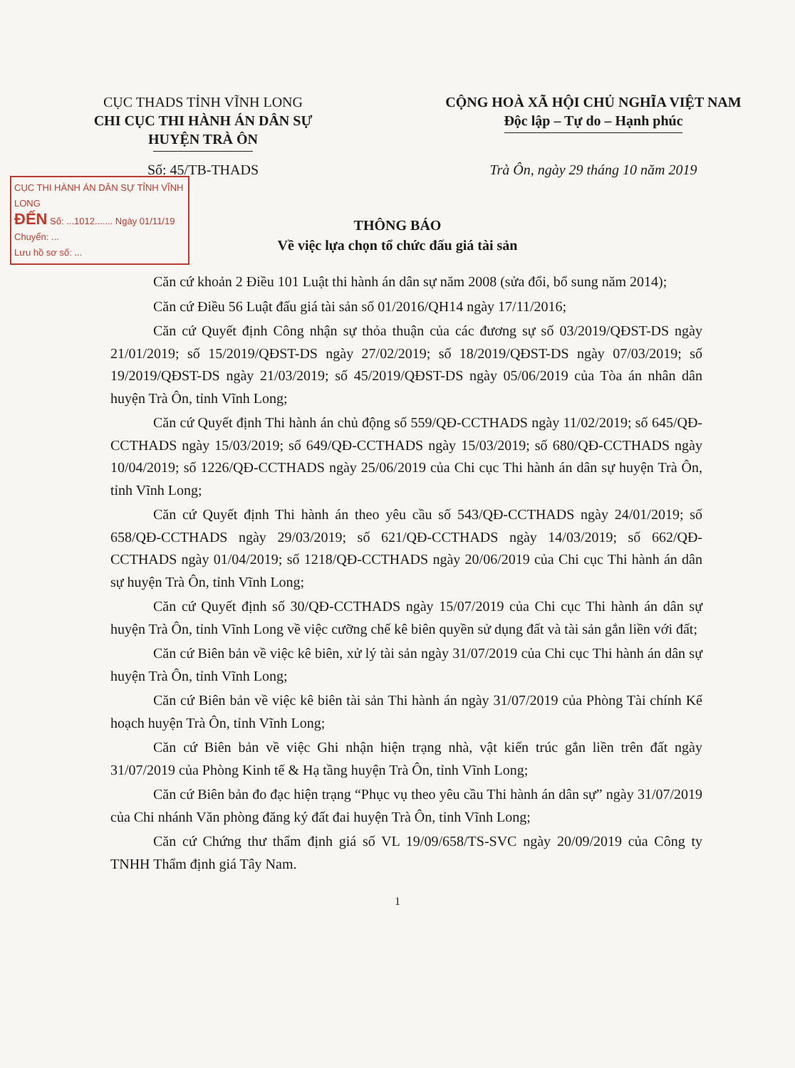CỤC THADS TỈNH VĨNH LONG
CHI CỤC THI HÀNH ÁN DÂN SỰ
HUYỆN TRÀ ÔN
CỘNG HOÀ XÃ HỘI CHỦ NGHĨA VIỆT NAM
Độc lập – Tự do – Hạnh phúc
Số: 45/TB-THADS Trà Ôn, ngày 29 tháng 10 năm 2019
CỤC THI HÀNH ÁN DÂN SỰ TỈNH VĨNH LONG
ĐẾN Số: ...1012....... Ngày 01/11/19
Chuyển: ...
Lưu hồ sơ số: ...
THÔNG BÁO
Về việc lựa chọn tổ chức đấu giá tài sản
Căn cứ khoản 2 Điều 101 Luật thi hành án dân sự năm 2008 (sửa đổi, bổ sung năm 2014);
Căn cứ Điều 56 Luật đấu giá tài sản số 01/2016/QH14 ngày 17/11/2016;
Căn cứ Quyết định Công nhận sự thỏa thuận của các đương sự số 03/2019/QĐST-DS ngày 21/01/2019; số 15/2019/QĐST-DS ngày 27/02/2019; số 18/2019/QĐST-DS ngày 07/03/2019; số 19/2019/QĐST-DS ngày 21/03/2019; số 45/2019/QĐST-DS ngày 05/06/2019 của Tòa án nhân dân huyện Trà Ôn, tỉnh Vĩnh Long;
Căn cứ Quyết định Thi hành án chủ động số 559/QĐ-CCTHADS ngày 11/02/2019; số 645/QĐ-CCTHADS ngày 15/03/2019; số 649/QĐ-CCTHADS ngày 15/03/2019; số 680/QĐ-CCTHADS ngày 10/04/2019; số 1226/QĐ-CCTHADS ngày 25/06/2019 của Chi cục Thi hành án dân sự huyện Trà Ôn, tỉnh Vĩnh Long;
Căn cứ Quyết định Thi hành án theo yêu cầu số 543/QĐ-CCTHADS ngày 24/01/2019; số 658/QĐ-CCTHADS ngày 29/03/2019; số 621/QĐ-CCTHADS ngày 14/03/2019; số 662/QĐ-CCTHADS ngày 01/04/2019; số 1218/QĐ-CCTHADS ngày 20/06/2019 của Chi cục Thi hành án dân sự huyện Trà Ôn, tỉnh Vĩnh Long;
Căn cứ Quyết định số 30/QĐ-CCTHADS ngày 15/07/2019 của Chi cục Thi hành án dân sự huyện Trà Ôn, tỉnh Vĩnh Long về việc cưỡng chế kê biên quyền sử dụng đất và tài sản gắn liền với đất;
Căn cứ Biên bản về việc kê biên, xử lý tài sản ngày 31/07/2019 của Chi cục Thi hành án dân sự huyện Trà Ôn, tỉnh Vĩnh Long;
Căn cứ Biên bản về việc kê biên tài sản Thi hành án ngày 31/07/2019 của Phòng Tài chính Kế hoạch huyện Trà Ôn, tỉnh Vĩnh Long;
Căn cứ Biên bản về việc Ghi nhận hiện trạng nhà, vật kiến trúc gắn liền trên đất ngày 31/07/2019 của Phòng Kinh tế & Hạ tầng huyện Trà Ôn, tỉnh Vĩnh Long;
Căn cứ Biên bản đo đạc hiện trạng “Phục vụ theo yêu cầu Thi hành án dân sự” ngày 31/07/2019 của Chi nhánh Văn phòng đăng ký đất đai huyện Trà Ôn, tỉnh Vĩnh Long;
Căn cứ Chứng thư thẩm định giá số VL 19/09/658/TS-SVC ngày 20/09/2019 của Công ty TNHH Thẩm định giá Tây Nam.
1